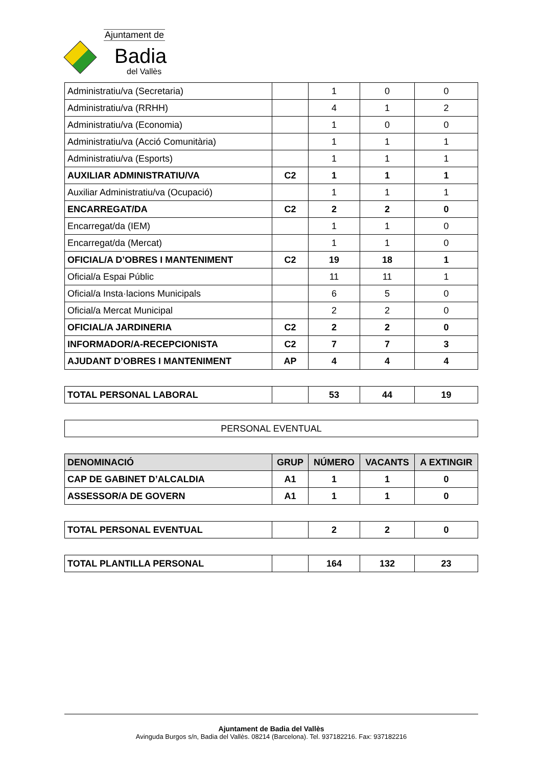Ajuntament de
Badia
del Vallès
| Administratiu/va (Secretaria) | | 1 | 0 | 0 |
| Administratiu/va (RRHH) | | 4 | 1 | 2 |
| Administratiu/va (Economia) | | 1 | 0 | 0 |
| Administratiu/va (Acció Comunitària) | | 1 | 1 | 1 |
| Administratiu/va (Esports) | | 1 | 1 | 1 |
| AUXILIAR ADMINISTRATIU/VA | C2 | 1 | 1 | 1 |
| Auxiliar Administratiu/va (Ocupació) | | 1 | 1 | 1 |
| ENCARREGAT/DA | C2 | 2 | 2 | 0 |
| Encarregat/da (IEM) | | 1 | 1 | 0 |
| Encarregat/da (Mercat) | | 1 | 1 | 0 |
| OFICIAL/A D’OBRES I MANTENIMENT | C2 | 19 | 18 | 1 |
| Oficial/a Espai Públic | | 11 | 11 | 1 |
| Oficial/a Insta·lacions Municipals | | 6 | 5 | 0 |
| Oficial/a Mercat Municipal | | 2 | 2 | 0 |
| OFICIAL/A JARDINERIA | C2 | 2 | 2 | 0 |
| INFORMADOR/A-RECEPCIONISTA | C2 | 7 | 7 | 3 |
| AJUDANT D’OBRES I MANTENIMENT | AP | 4 | 4 | 4 |
| TOTAL PERSONAL LABORAL | | 53 | 44 | 19 |
| PERSONAL EVENTUAL |
| DENOMINACIÓ | GRUP | NÚMERO | VACANTS | A EXTINGIR |
| --- | --- | --- | --- | --- |
| CAP DE GABINET D’ALCALDIA | A1 | 1 | 1 | 0 |
| ASSESSOR/A DE GOVERN | A1 | 1 | 1 | 0 |
| TOTAL PERSONAL EVENTUAL | | 2 | 2 | 0 |
| TOTAL PLANTILLA PERSONAL | | 164 | 132 | 23 |
Ajuntament de Badia del Vallès
Avinguda Burgos s/n, Badia del Vallès. 08214 (Barcelona). Tel. 937182216. Fax: 937182216